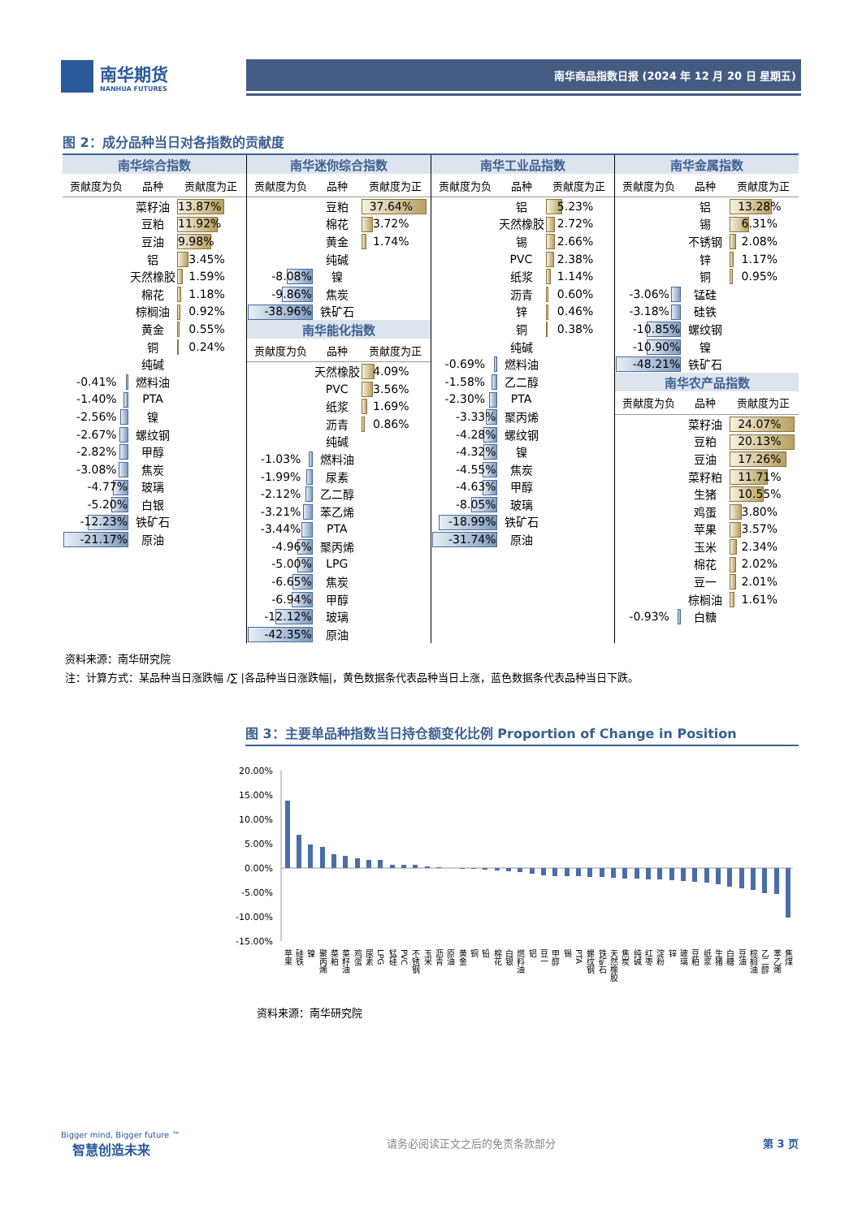南华期货
NANHUA FUTURES
南华商品指数日报 (2024 年 12 月 20 日 星期五)
图 2：成分品种当日对各指数的贡献度
| 南华综合指数 | | |
| --- | --- | --- |
| 贡献度为负 | 品种 | 贡献度为正 |
| | 菜籽油 | 13.87% |
| | 豆粕 | 11.92% |
| | 豆油 | 9.98% |
| | 铝 | 3.45% |
| | 天然橡胶 | 1.59% |
| | 棉花 | 1.18% |
| | 棕榈油 | 0.92% |
| | 黄金 | 0.55% |
| | 铜 | 0.24% |
| | 纯碱 | |
| -0.41% | 燃料油 | |
| -1.40% | PTA | |
| -2.56% | 镍 | |
| -2.67% | 螺纹钢 | |
| -2.82% | 甲醇 | |
| -3.08% | 焦炭 | |
| -4.77% | 玻璃 | |
| -5.20% | 白银 | |
| -12.23% | 铁矿石 | |
| -21.17% | 原油 | |
| 南华迷你综合指数 | | |
| --- | --- | --- |
| 贡献度为负 | 品种 | 贡献度为正 |
| | 豆粕 | 37.64% |
| | 棉花 | 3.72% |
| | 黄金 | 1.74% |
| | 纯碱 | |
| -8.08% | 镍 | |
| -9.86% | 焦炭 | |
| -38.96% | 铁矿石 | |
| 南华能化指数 | | |
| 贡献度为负 | 品种 | 贡献度为正 |
| | 天然橡胶 | 4.09% |
| | PVC | 3.56% |
| | 纸浆 | 1.69% |
| | 沥青 | 0.86% |
| | 纯碱 | |
| -1.03% | 燃料油 | |
| -1.99% | 尿素 | |
| -2.12% | 乙二醇 | |
| -3.21% | 苯乙烯 | |
| -3.44% | PTA | |
| -4.96% | 聚丙烯 | |
| -5.00% | LPG | |
| -6.65% | 焦炭 | |
| -6.94% | 甲醇 | |
| -12.12% | 玻璃 | |
| -42.35% | 原油 | |
| 南华工业品指数 | | |
| --- | --- | --- |
| 贡献度为负 | 品种 | 贡献度为正 |
| | 铝 | 5.23% |
| | 天然橡胶 | 2.72% |
| | 锡 | 2.66% |
| | PVC | 2.38% |
| | 纸浆 | 1.14% |
| | 沥青 | 0.60% |
| | 锌 | 0.46% |
| | 铜 | 0.38% |
| | 纯碱 | |
| -0.69% | 燃料油 | |
| -1.58% | 乙二醇 | |
| -2.30% | PTA | |
| -3.33% | 聚丙烯 | |
| -4.28% | 螺纹钢 | |
| -4.32% | 镍 | |
| -4.55% | 焦炭 | |
| -4.63% | 甲醇 | |
| -8.05% | 玻璃 | |
| -18.99% | 铁矿石 | |
| -31.74% | 原油 | |
| 南华金属指数 | | |
| --- | --- | --- |
| 贡献度为负 | 品种 | 贡献度为正 |
| | 铝 | 13.28% |
| | 锡 | 6.31% |
| | 不锈钢 | 2.08% |
| | 锌 | 1.17% |
| | 铜 | 0.95% |
| -3.06% | 锰硅 | |
| -3.18% | 硅铁 | |
| -10.85% | 螺纹钢 | |
| -10.90% | 镍 | |
| -48.21% | 铁矿石 | |
| 南华农产品指数 | | |
| 贡献度为负 | 品种 | 贡献度为正 |
| | 菜籽油 | 24.07% |
| | 豆粕 | 20.13% |
| | 豆油 | 17.26% |
| | 菜籽粕 | 11.71% |
| | 生猪 | 10.55% |
| | 鸡蛋 | 3.80% |
| | 苹果 | 3.57% |
| | 玉米 | 2.34% |
| | 棉花 | 2.02% |
| | 豆一 | 2.01% |
| | 棕榈油 | 1.61% |
| -0.93% | 白糖 | |
资料来源：南华研究院
注：计算方式：某品种当日涨跌幅 /∑ |各品种当日涨跌幅|，黄色数据条代表品种当日上涨，蓝色数据条代表品种当日下跌。
图 3：主要单品种指数当日持仓额变化比例 Proportion of Change in Position
20.00%
15.00%
10.00%
5.00%
0.00%
-5.00%
-10.00%
-15.00%
苹果
硅铁
镍
聚丙烯
菜粕
菜籽油
鸡蛋
尿素
LPG
锰硅
PVC
不锈钢
玉米
沥青
原油
黄金
铜
铅
棉花
白银
燃料油
铝
豆一
甲醇
锡
PTA
螺纹钢
铁矿石
天然橡胶
焦炭
纯碱
红枣
淀粉
锌
玻璃
豆粕
纸浆
生猪
白糖
豆油
棕榈油
乙二醇
苯乙烯
焦煤
资料来源：南华研究院
Bigger mind, Bigger future ™
智慧创造未来
请务必阅读正文之后的免责条款部分 第 3 页